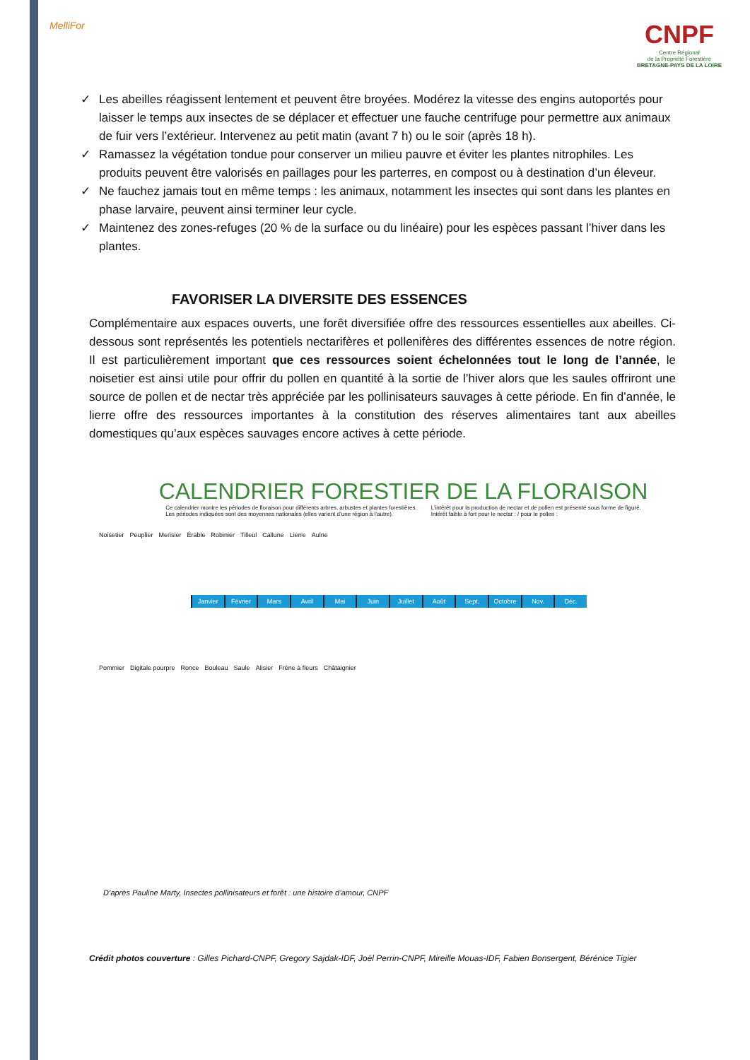MelliFor
CNPF
Centre Régional
de la Propriété Forestière
BRETAGNE-PAYS DE LA LOIRE
✓ Les abeilles réagissent lentement et peuvent être broyées. Modérez la vitesse des engins autoportés pour laisser le temps aux insectes de se déplacer et effectuer une fauche centrifuge pour permettre aux animaux de fuir vers l’extérieur. Intervenez au petit matin (avant 7 h) ou le soir (après 18 h).
✓ Ramassez la végétation tondue pour conserver un milieu pauvre et éviter les plantes nitrophiles. Les produits peuvent être valorisés en paillages pour les parterres, en compost ou à destination d’un éleveur.
✓ Ne fauchez jamais tout en même temps : les animaux, notamment les insectes qui sont dans les plantes en phase larvaire, peuvent ainsi terminer leur cycle.
✓ Maintenez des zones-refuges (20 % de la surface ou du linéaire) pour les espèces passant l’hiver dans les plantes.
FAVORISER LA DIVERSITE DES ESSENCES
Complémentaire aux espaces ouverts, une forêt diversifiée offre des ressources essentielles aux abeilles. Ci-dessous sont représentés les potentiels nectarifères et pollenifères des différentes essences de notre région. Il est particulièrement important que ces ressources soient échelonnées tout le long de l’année, le noisetier est ainsi utile pour offrir du pollen en quantité à la sortie de l’hiver alors que les saules offriront une source de pollen et de nectar très appréciée par les pollinisateurs sauvages à cette période. En fin d’année, le lierre offre des ressources importantes à la constitution des réserves alimentaires tant aux abeilles domestiques qu’aux espèces sauvages encore actives à cette période.
CALENDRIER FORESTIER DE LA FLORAISON
Ce calendrier montre les périodes de floraison pour différents arbres, arbustes et plantes forestières.
Les périodes indiquées sont des moyennes nationales (elles varient d’une région à l’autre).
L’intérêt pour la production de nectar et de pollen est présenté sous forme de figuré.
Intérêt faible à fort pour le nectar : / pour le pollen :
Noisetier Peuplier Merisier Érable Robinier Tilleul Callune Lierre Aulne
Janvier Février Mars Avril Mai Juin Juillet Août Sept. Octobre Nov. Déc.
Pommier Digitale pourpre Ronce Bouleau Saule Alisier Frêne à fleurs Châtaignier
D’après Pauline Marty, Insectes pollinisateurs et forêt : une histoire d’amour, CNPF
Crédit photos couverture : Gilles Pichard-CNPF, Gregory Sajdak-IDF, Joël Perrin-CNPF, Mireille Mouas-IDF, Fabien Bonsergent, Bérénice Tigier